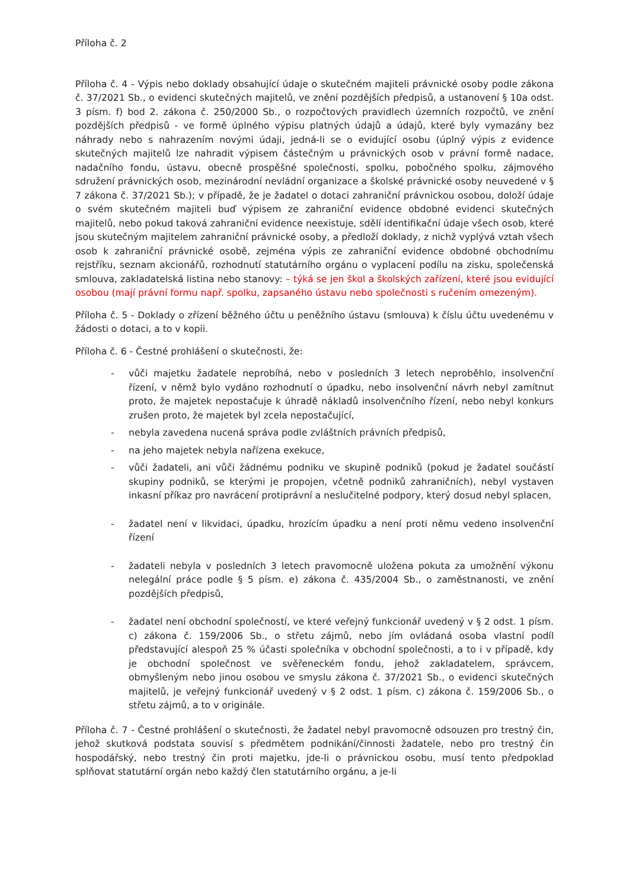Příloha č. 2
Příloha č. 4 - Výpis nebo doklady obsahující údaje o skutečném majiteli právnické osoby podle zákona č. 37/2021 Sb., o evidenci skutečných majitelů, ve znění pozdějších předpisů, a ustanovení § 10a odst. 3 písm. f) bod 2. zákona č. 250/2000 Sb., o rozpočtových pravidlech územních rozpočtů, ve znění pozdějších předpisů - ve formě úplného výpisu platných údajů a údajů, které byly vymazány bez náhrady nebo s nahrazením novými údaji, jedná-li se o evidující osobu (úplný výpis z evidence skutečných majitelů lze nahradit výpisem částečným u právnických osob v právní formě nadace, nadačního fondu, ústavu, obecně prospěšné společnosti, spolku, pobočného spolku, zájmového sdružení právnických osob, mezinárodní nevládní organizace a školské právnické osoby neuvedené v § 7 zákona č. 37/2021 Sb.); v případě, že je žadatel o dotaci zahraniční právnickou osobou, doloží údaje o svém skutečném majiteli buď výpisem ze zahraniční evidence obdobné evidenci skutečných majitelů, nebo pokud taková zahraniční evidence neexistuje, sdělí identifikační údaje všech osob, které jsou skutečným majitelem zahraniční právnické osoby, a předloží doklady, z nichž vyplývá vztah všech osob k zahraniční právnické osobě, zejména výpis ze zahraniční evidence obdobné obchodnímu rejstříku, seznam akcionářů, rozhodnutí statutárního orgánu o vyplacení podílu na zisku, společenská smlouva, zakladatelská listina nebo stanovy: – týká se jen škol a školských zařízení, které jsou evidující osobou (mají právní formu např. spolku, zapsaného ústavu nebo společnosti s ručením omezeným).
Příloha č. 5 - Doklady o zřízení běžného účtu u peněžního ústavu (smlouva) k číslu účtu uvedenému v žádosti o dotaci, a to v kopii.
Příloha č. 6 - Čestné prohlášení o skutečnosti, že:
- vůči majetku žadatele neprobíhá, nebo v posledních 3 letech neproběhlo, insolvenční řízení, v němž bylo vydáno rozhodnutí o úpadku, nebo insolvenční návrh nebyl zamítnut proto, že majetek nepostačuje k úhradě nákladů insolvenčního řízení, nebo nebyl konkurs zrušen proto, že majetek byl zcela nepostačující,
- nebyla zavedena nucená správa podle zvláštních právních předpisů,
- na jeho majetek nebyla nařízena exekuce,
- vůči žadateli, ani vůči žádnému podniku ve skupině podniků (pokud je žadatel součástí skupiny podniků, se kterými je propojen, včetně podniků zahraničních), nebyl vystaven inkasní příkaz pro navrácení protiprávní a neslučitelné podpory, který dosud nebyl splacen,
- žadatel není v likvidaci, úpadku, hrozícím úpadku a není proti němu vedeno insolvenční řízení
- žadateli nebyla v posledních 3 letech pravomocně uložena pokuta za umožnění výkonu nelegální práce podle § 5 písm. e) zákona č. 435/2004 Sb., o zaměstnanosti, ve znění pozdějších předpisů,
- žadatel není obchodní společností, ve které veřejný funkcionář uvedený v § 2 odst. 1 písm. c) zákona č. 159/2006 Sb., o střetu zájmů, nebo jím ovládaná osoba vlastní podíl představující alespoň 25 % účasti společníka v obchodní společnosti, a to i v případě, kdy je obchodní společnost ve svěřeneckém fondu, jehož zakladatelem, správcem, obmyšleným nebo jinou osobou ve smyslu zákona č. 37/2021 Sb., o evidenci skutečných majitelů, je veřejný funkcionář uvedený v § 2 odst. 1 písm. c) zákona č. 159/2006 Sb., o střetu zájmů, a to v originále.
Příloha č. 7 - Čestné prohlášení o skutečnosti, že žadatel nebyl pravomocně odsouzen pro trestný čin, jehož skutková podstata souvisí s předmětem podnikání/činnosti žadatele, nebo pro trestný čin hospodářský, nebo trestný čin proti majetku, jde-li o právnickou osobu, musí tento předpoklad splňovat statutární orgán nebo každý člen statutárního orgánu, a je-li